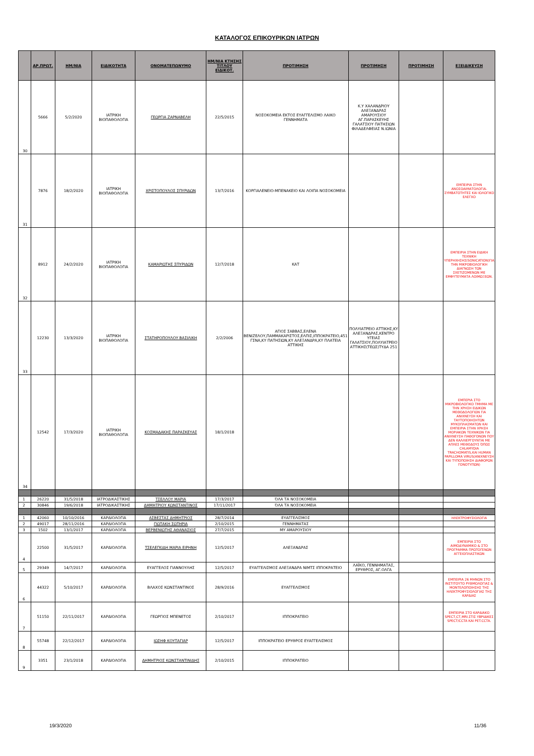ΚΑΤΑΛΟΓΟΣ ΕΠΙΚΟΥΡΙΚΩΝ ΙΑΤΡΩΝ
| | ΑΡ.ΠΡΩΤ. | ΗΜ/ΝΙΑ | ΕΙΔΙΚΟΤΗΤΑ | ΟΝΟΜΑΤΕΠΩΝΥΜΟ | ΗΜ/ΝΙΑ ΚΤΗΣΗΣ ΤΙΤΛΟΥ ΕΙΔΙΚΟΤ. | ΠΡΟΤΙΜΗΣΗ | ΠΡΟΤΙΜΗΣΗ | ΠΡΟΤΙΜΗΣΗ | ΕΞΕΙΔΙΚΕΥΣΗ |
| --- | --- | --- | --- | --- | --- | --- | --- | --- | --- |
| 30 | 5666 | 5/2/2020 | ΙΑΤΡΙΚΗ ΒΙΟΠΑΘΟΛΟΓΙΑ | ΓΕΩΡΓΙΑ ΖΑΡΝΑΒΕΛΗ | 22/5/2015 | ΝΟΣΟΚΟΜΕΙΑ ΕΚΤΟΣ ΕΥΑΓΓΕΛΙΣΜΟ ΛΑΙΚΟ ΓΕΝΝΗΜΑΤΑ | Κ.Υ ΧΑΛΑΝΔΡΙΟΥ ΑΛΕΞΑΝΔΡΑΣ ΑΜΑΡΟΥΣΙΟΥ ΑΓ.ΠΑΡΑΣΚΕΥΗΣ ΓΑΛΑΤΣΙΟΥ ΠΑΤΗΣΙΩΝ ΦΙΛΑΔΕΛΦΕΙΑΣ Ν.ΙΩΝΙΑ | | |
| 31 | 7876 | 18/2/2020 | ΙΑΤΡΙΚΗ ΒΙΟΠΑΘΟΛΟΓΙΑ | ΧΡΙΣΤΟΠΟΥΛΟΣ ΣΠΥΡΙΔΩΝ | 13/7/2016 | ΚΟΡΓΙΑΛΕΝΕΙΟ-ΜΠΕΝΑΚΕΙΟ ΚΑΙ ΛΟΙΠΑ ΝΟΣΟΚΟΜΕΙΑ | | | ΕΜΠΕΙΡΙΑ ΣΤΗΝ ΑΝΟΣΟΑΙΜΑΤΟΛΟΓΙΑ-ΣΥΜΒΑΤΟΤΗΤΕΣ ΚΑΙ ΙΟΛΟΓΙΚΟ ΕΛΕΓΧΟ |
| 32 | 8912 | 24/2/2020 | ΙΑΤΡΙΚΗ ΒΙΟΠΑΘΟΛΟΓΙΑ | ΚΑΜΑΡΙΩΤΗΣ ΣΠΥΡΙΔΩΝ | 12/7/2018 | ΚΑΤ | | | ΕΜΠΕΙΡΙΑ ΣΤΗΝ ΕΙΔΙΚΗ ΤΕΧΝΙΚΗ ΥΠΕΡΗΧΗΣΗΣ(SONICATION)ΓΙΑ ΤΗΝ ΜΙΚΡΟΒΙΟΛΟΓΙΚΗ ΔΙΑΓΝΩΣΗ ΤΩΝ ΣΧΕΤΙΖΟΜΕΝΩΝ ΜΕ ΕΜΦΥΤΕΥΜΑΤΑ ΛΟΙΜΩΞΕΩΝ. |
| 33 | 12230 | 13/3/2020 | ΙΑΤΡΙΚΗ ΒΙΟΠΑΘΟΛΟΓΙΑ | ΣΤΑΤΗΡΟΠΟΥΛΟΥ ΒΑΣΙΛΙΚΗ | 2/2/2006 | ΑΓΙΟΣ ΣΑΒΒΑΣ,ΕΛΕΝΑ ΒΕΝΙΖΕΛΟΥ,ΠΑΜΜΑΚΑΡΙΣΤΟΣ,ΕΛΠΙΣ,ΙΠΠΟΚΡΑΤΕΙΟ,451 ΓΣΝΑ,ΚΥ ΠΑΤΗΣΙΩΝ,ΚΥ ΑΛΕΞΑΝΔΡΑ,ΚΥ ΠΛΑΤΕΙΑ ΑΤΤΙΚΗΣ | ΠΟΛΥΙΑΤΡΕΙΟ ΑΤΤΙΚΗΣ,ΚΥ ΑΛΕΞΑΝΔΡΑΣ,ΚΕΝΤΡΟ ΥΓΕΙΑΣ ΓΑΛΑΤΣΙΟΥ,ΠΟΛΥΙΑΤΡΕΙΟ ΑΤΤΙΚΗΣ(ΤΕΩΣ)ΤΥΔΑ 251 | | |
| 34 | 12542 | 17/3/2020 | ΙΑΤΡΙΚΗ ΒΙΟΠΑΘΟΛΟΓΙΑ | ΚΟΣΜΑΔΑΚΗΣ ΠΑΡΑΣΚΕΥΑΣ | 18/1/2018 | | | | ΕΜΠΕΡΙΑ ΣΤΟ ΜΙΚΡΟΒΙΟΛΟΓΙΚΟ ΤΜΗΜΑ ΜΕ ΤΗΝ ΧΡΗΣΗ ΕΙΔΙΚΩΝ ΜΕΘΟΔΟΛΟΓΙΩΝ ΓΙΑ ΑΝΙΧΝΕΥΣΗ ΚΑΙ ΤΑΥΤΟΠΟΙΗΣΗΤΩΝ ΜΥΚΟΠΛΑΣΜΑΤΩΝ ΚΑΙ ΕΜΠΕΙΡΙΑ ΣΤΗΝ ΧΡΗΣΗ ΜΟΡΙΑΚΩΝ ΤΕΧΝΙΚΩΝ ΓΙΑ ΑΝΙΧΝΕΥΣΗ ΠΑΘΟΓΟΝΩΝ ΠΟΥ ΔΕΝ ΚΑΛΛΙΕΡΓΟΥΝΤΑΙ ΜΕ ΑΠΛΕΣ ΜΕΘΟΔΟΥΣ ΌΠΩΣ CHLAMYDIA TRACHOMATIS,ΚΑΙ HUMAN PAPILLOMA VIRUS(ΑΝΙΧΝΕΥΣΗ ΚΑΙ ΤΥΠΟΠΟΙΗΣΗ ΔΙΑΦΟΡΩΝ ΓΟΝΟΤΥΠΩΝ) |
| 1 | 26220 | 31/5/2018 | ΙΑΤΡΟΔΙΚΑΣΤΙΚΗΣ | ΤΣΕΛΛΟΥ ΜΑΡΙΑ | 17/3/2017 | ΌΛΑ ΤΑ ΝΟΣΟΚΟΜΕΙΑ | | | |
| 2 | 30846 | 19/6/2018 | ΙΑΤΡΟΔΙΚΑΣΤΙΚΗΣ | ΔΗΜΗΤΡΙΟΥ ΚΩΝΣΤΑΝΤΙΝΟΣ | 17/11/2017 | ΌΛΑ ΤΑ ΝΟΣΟΚΟΜΕΙΑ | | | |
| 1 | 42060 | 10/10/2016 | ΚΑΡΔΙΟΛΟΓΙΑ | ΑΣΒΕΣΤΑΣ ΔΗΜΗΤΡΙΟΣ | 28/7/2014 | ΕΥΑΓΓΕΛΙΣΜΟΣ | | | ΗΛΕΚΤΡΟΦΥΣΙΟΛΟΓΙΑ |
| 2 | 49017 | 28/11/2016 | ΚΑΡΔΙΟΛΟΓΙΑ | ΓΙΩΤΑΚΗ ΣΩΤΗΡΙΑ | 2/10/2015 | ΓΕΝΝΗΜΑΤΑΣ | | | |
| 3 | 1502 | 13/1/2017 | ΚΑΡΔΙΟΛΟΓΙΑ | ΒΕΡΒΕΝΙΩΤΗΣ ΑΘΑΝΑΣΙΟΣ | 27/7/2015 | ΜΥ ΑΜΑΡΟΥΣΙΟΥ | | | |
| 4 | 22500 | 31/5/2017 | ΚΑΡΔΙΟΛΟΓΙΑ | ΤΣΕΛΕΓΚΙΔΗ ΜΑΡΙΑ ΕΙΡΗΝΗ | 12/5/2017 | ΑΛΕΞΑΝΔΡΑΣ | | | ΕΜΠΕΙΡΙΑ ΣΤΟ ΑΙΜΟΔΥΝΑΜΙΚΟ & ΣΤΟ ΠΡΟΓΡΑΜΜΑ ΠΡΩΤΟΓΕΝΩΝ ΑΓΓΕΙΟΠΛΑΣΤΙΚΩΝ |
| 5 | 29349 | 14/7/2017 | ΚΑΡΔΙΟΛΟΓΙΑ | ΕΥΑΓΓΕΛΟΣ ΓΙΑΝΝΟΥΛΗΣ | 12/5/2017 | ΕΥΑΓΓΕΛΙΣΜΟΣ ΑΛΕΞΑΝΔΡΑ ΝΙΜΤΣ ΙΠΠΟΚΡΑΤΕΙΟ | ΛΑΪΚΟ, ΓΕΝΝΗΜΑΤΑΣ, ΕΡΥΘΡΟΣ, ΑΓ.ΟΛΓΑ | | |
| 6 | 44322 | 5/10/2017 | ΚΑΡΔΙΟΛΟΓΙΑ | ΒΛΑΧΟΣ ΚΩΝΣΤΑΝΤΙΝΟΣ | 28/9/2016 | ΕΥΑΓΓΕΛΙΣΜΟΣ | | | ΕΜΠΕΙΡΙΑ 26 ΜΗΝΩΝ ΣΤΟ ΙΝΣΤΙΤΟΥΤΟ ΡΥΘΜΟΛΟΓΙΑΣ & ΜΟΝΤΕΛΟΠΟΙΗΣΗΣ ΤΗΣ ΗΛΕΚΤΡΟΦΥΣΙΟΛΟΓΙΑΣ ΤΗΣ ΚΑΡΔΙΑΣ |
| 7 | 51150 | 22/11/2017 | ΚΑΡΔΙΟΛΟΓΙΑ | ΓΕΩΡΓΙΟΣ ΜΠΕΝΕΤΟΣ | 2/10/2017 | ΙΠΠΟΚΡΑΤΕΙΟ | | | ΕΜΠΕΙΡΙΑ ΣΤΟ ΚΑΡΔΙΑΚΟ SPECT,CT,MRI.ΣΤΙΣ ΥΒΡΙΔΙΚΕΣ SPECT/CCTA ΚΑΙ PET.CCTA. |
| 8 | 55748 | 22/12/2017 | ΚΑΡΔΙΟΛΟΓΙΑ | ΙΩΣΗΦ ΚΟΥΤΑΓΙΑΡ | 12/5/2017 | ΙΠΠΟΚΡΑΤΕΙΟ ΕΡΥΘΡΟΣ ΕΥΑΓΓΕΛΙΣΜΟΣ | | | |
| 9 | 3351 | 23/1/2018 | ΚΑΡΔΙΟΛΟΓΙΑ | ΔΗΜΗΤΡΙΟΣ ΚΩΝΣΤΑΝΤΙΝΙΔΗΣ | 2/10/2015 | ΙΠΠΟΚΡΑΤΕΙΟ | | | |
19/3/2020 11/36